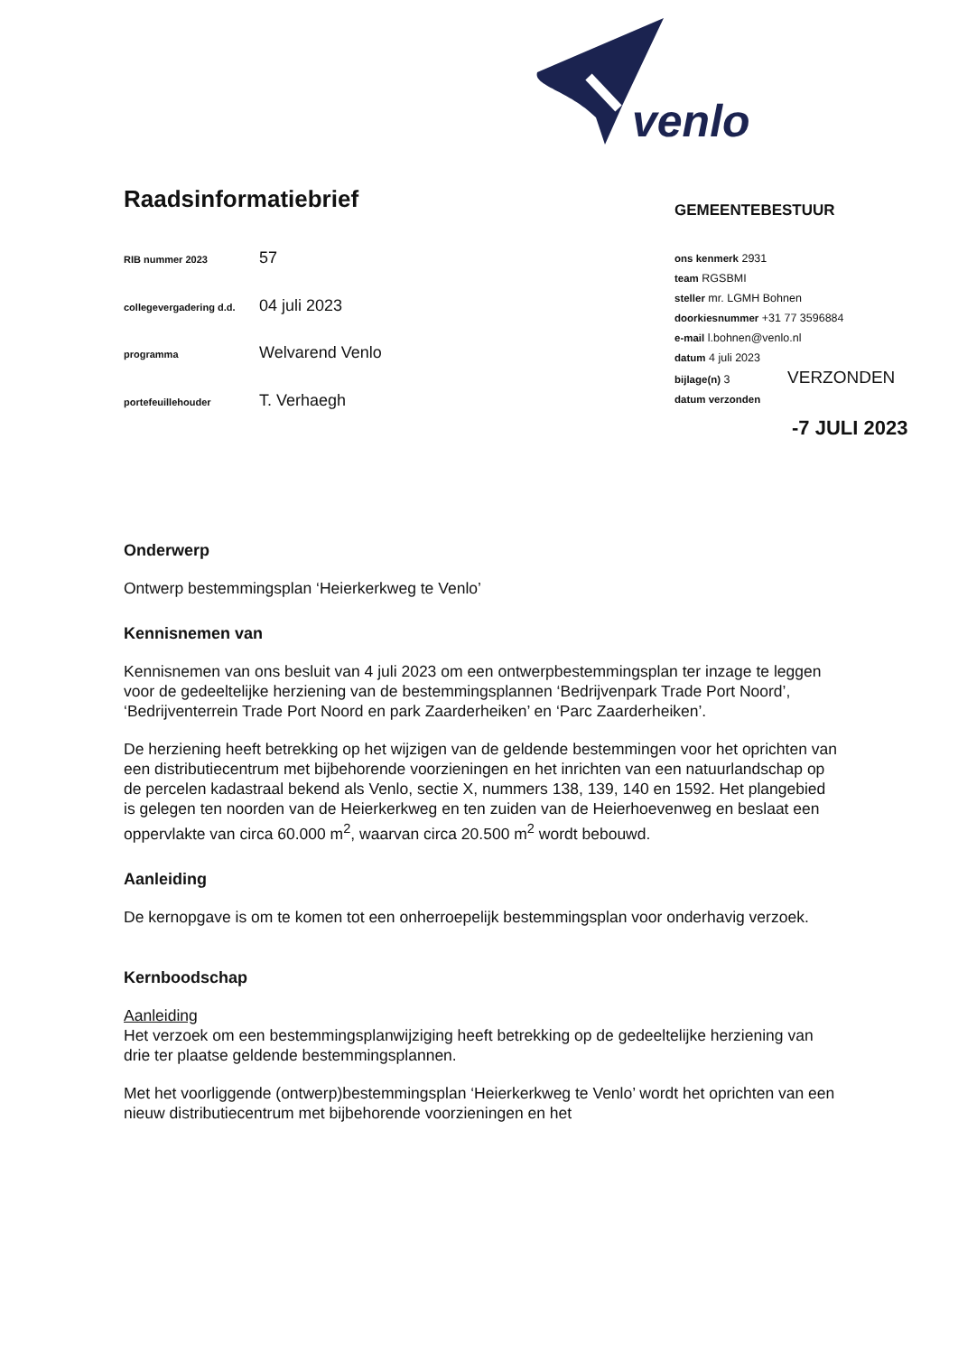venlo
Raadsinformatiebrief
GEMEENTEBESTUUR
| RIB nummer 2023 | 57 |
| collegevergadering d.d. | 04 juli 2023 |
| programma | Welvarend Venlo |
| portefeuillehouder | T. Verhaegh |
ons kenmerk 2931
team RGSBMI
steller mr. LGMH Bohnen
doorkiesnummer +31 77 3596884
e-mail l.bohnen@venlo.nl
datum 4 juli 2023
bijlage(n) 3 VERZONDEN
datum verzonden
-7 JULI 2023
Onderwerp
Ontwerp bestemmingsplan ‘Heierkerkweg te Venlo’
Kennisnemen van
Kennisnemen van ons besluit van 4 juli 2023 om een ontwerpbestemmingsplan ter inzage te leggen voor de gedeeltelijke herziening van de bestemmingsplannen ‘Bedrijvenpark Trade Port Noord’, ‘Bedrijventerrein Trade Port Noord en park Zaarderheiken’ en ‘Parc Zaarderheiken’.
De herziening heeft betrekking op het wijzigen van de geldende bestemmingen voor het oprichten van een distributiecentrum met bijbehorende voorzieningen en het inrichten van een natuurlandschap op de percelen kadastraal bekend als Venlo, sectie X, nummers 138, 139, 140 en 1592. Het plangebied is gelegen ten noorden van de Heierkerkweg en ten zuiden van de Heierhoevenweg en beslaat een oppervlakte van circa 60.000 m<sup>2</sup>, waarvan circa 20.500 m<sup>2</sup> wordt bebouwd.
Aanleiding
De kernopgave is om te komen tot een onherroepelijk bestemmingsplan voor onderhavig verzoek.
Kernboodschap
Aanleiding
Het verzoek om een bestemmingsplanwijziging heeft betrekking op de gedeeltelijke herziening van drie ter plaatse geldende bestemmingsplannen.
Met het voorliggende (ontwerp)bestemmingsplan ‘Heierkerkweg te Venlo’ wordt het oprichten van een nieuw distributiecentrum met bijbehorende voorzieningen en het